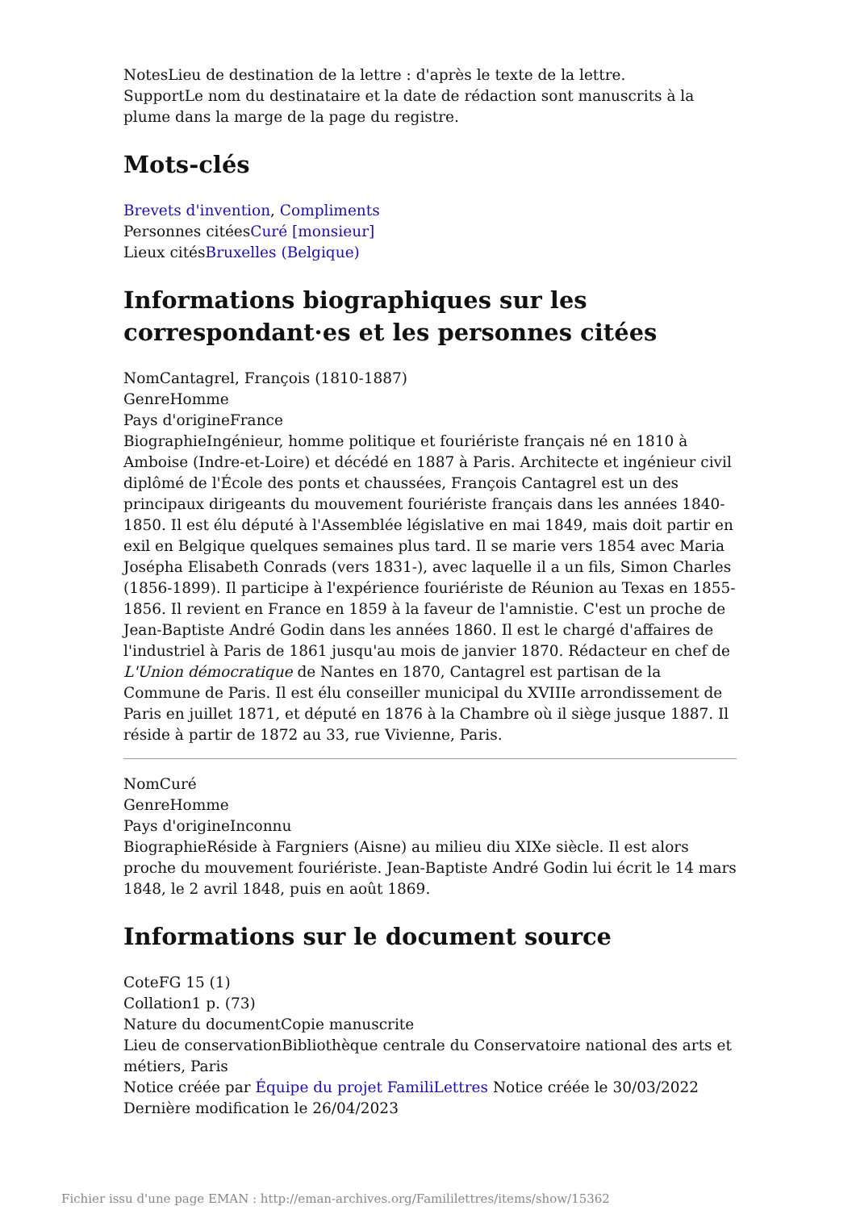NotesLieu de destination de la lettre : d'après le texte de la lettre.
SupportLe nom du destinataire et la date de rédaction sont manuscrits à la plume dans la marge de la page du registre.
Mots-clés
Brevets d'invention, Compliments
Personnes citéesCuré [monsieur]
Lieux citésBruxelles (Belgique)
Informations biographiques sur les correspondant·es et les personnes citées
NomCantagrel, François (1810-1887)
GenreHomme
Pays d'origineFrance
BiographieIngénieur, homme politique et fouriériste français né en 1810 à Amboise (Indre-et-Loire) et décédé en 1887 à Paris. Architecte et ingénieur civil diplômé de l'École des ponts et chaussées, François Cantagrel est un des principaux dirigeants du mouvement fouriériste français dans les années 1840-1850. Il est élu député à l'Assemblée législative en mai 1849, mais doit partir en exil en Belgique quelques semaines plus tard. Il se marie vers 1854 avec Maria Josépha Elisabeth Conrads (vers 1831-), avec laquelle il a un fils, Simon Charles (1856-1899). Il participe à l'expérience fouriériste de Réunion au Texas en 1855-1856. Il revient en France en 1859 à la faveur de l'amnistie. C'est un proche de Jean-Baptiste André Godin dans les années 1860. Il est le chargé d'affaires de l'industriel à Paris de 1861 jusqu'au mois de janvier 1870. Rédacteur en chef de L'Union démocratique de Nantes en 1870, Cantagrel est partisan de la Commune de Paris. Il est élu conseiller municipal du XVIIIe arrondissement de Paris en juillet 1871, et député en 1876 à la Chambre où il siège jusque 1887. Il réside à partir de 1872 au 33, rue Vivienne, Paris.
NomCuré
GenreHomme
Pays d'origineInconnu
BiographieRéside à Fargniers (Aisne) au milieu diu XIXe siècle. Il est alors proche du mouvement fouriériste. Jean-Baptiste André Godin lui écrit le 14 mars 1848, le 2 avril 1848, puis en août 1869.
Informations sur le document source
CoteFG 15 (1)
Collation1 p. (73)
Nature du documentCopie manuscrite
Lieu de conservationBibliothèque centrale du Conservatoire national des arts et métiers, Paris
Notice créée par Équipe du projet FamiliLettres Notice créée le 30/03/2022 Dernière modification le 26/04/2023
Fichier issu d'une page EMAN : http://eman-archives.org/Famililettres/items/show/15362